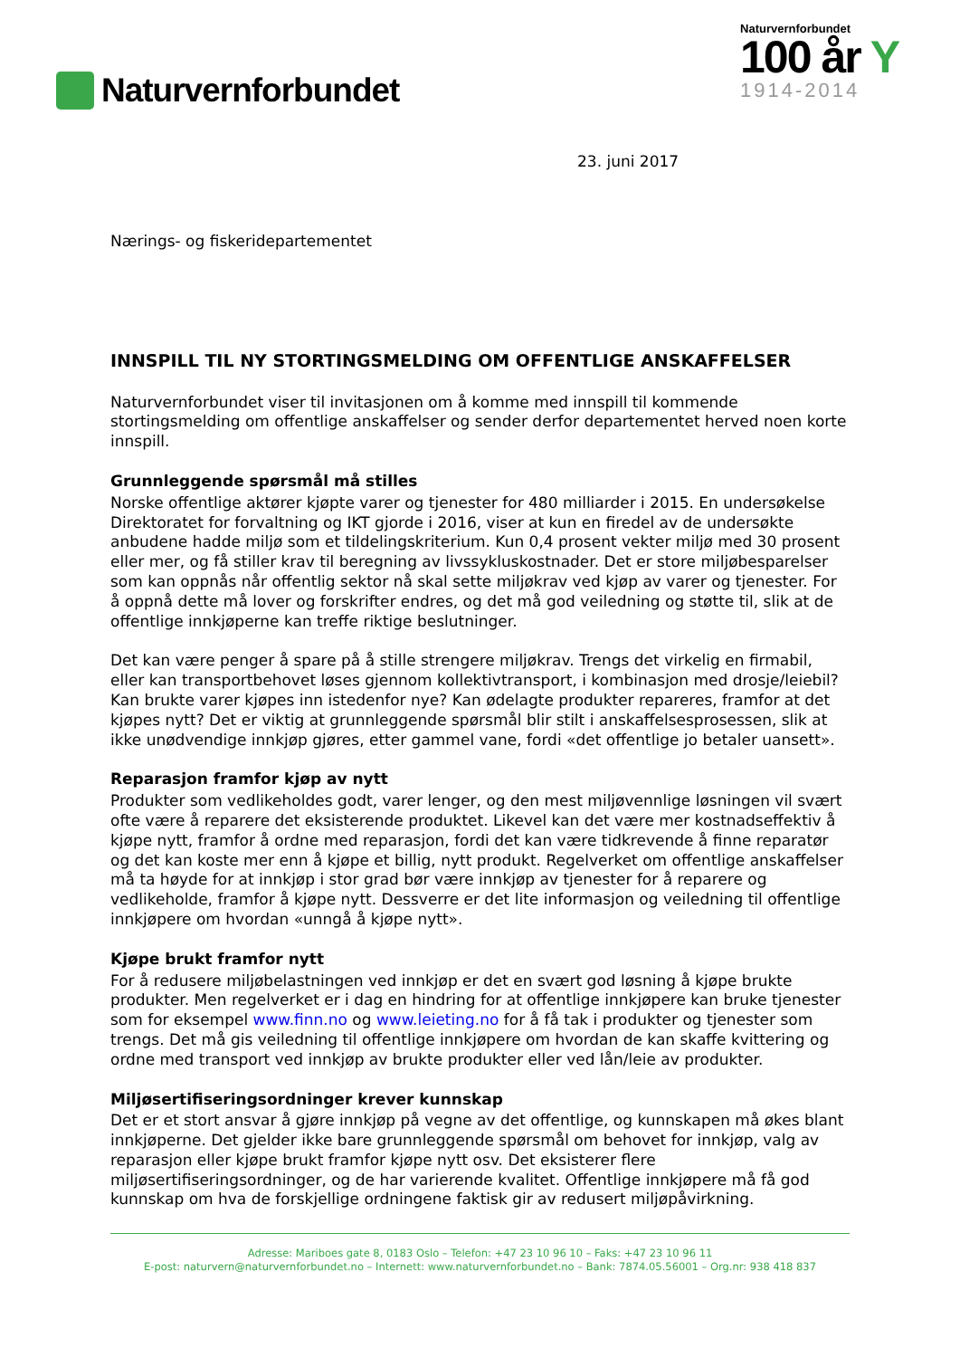Naturvernforbundet
Naturvernforbundet
100 år Y
1914-2014
23. juni 2017
Nærings- og fiskeridepartementet
INNSPILL TIL NY STORTINGSMELDING OM OFFENTLIGE ANSKAFFELSER
Naturvernforbundet viser til invitasjonen om å komme med innspill til kommende stortingsmelding om offentlige anskaffelser og sender derfor departementet herved noen korte innspill.
Grunnleggende spørsmål må stilles
Norske offentlige aktører kjøpte varer og tjenester for 480 milliarder i 2015. En undersøkelse Direktoratet for forvaltning og IKT gjorde i 2016, viser at kun en firedel av de undersøkte anbudene hadde miljø som et tildelingskriterium. Kun 0,4 prosent vekter miljø med 30 prosent eller mer, og få stiller krav til beregning av livssykluskostnader. Det er store miljøbesparelser som kan oppnås når offentlig sektor nå skal sette miljøkrav ved kjøp av varer og tjenester. For å oppnå dette må lover og forskrifter endres, og det må god veiledning og støtte til, slik at de offentlige innkjøperne kan treffe riktige beslutninger.
Det kan være penger å spare på å stille strengere miljøkrav. Trengs det virkelig en firmabil, eller kan transportbehovet løses gjennom kollektivtransport, i kombinasjon med drosje/leiebil? Kan brukte varer kjøpes inn istedenfor nye? Kan ødelagte produkter repareres, framfor at det kjøpes nytt? Det er viktig at grunnleggende spørsmål blir stilt i anskaffelsesprosessen, slik at ikke unødvendige innkjøp gjøres, etter gammel vane, fordi «det offentlige jo betaler uansett».
Reparasjon framfor kjøp av nytt
Produkter som vedlikeholdes godt, varer lenger, og den mest miljøvennlige løsningen vil svært ofte være å reparere det eksisterende produktet. Likevel kan det være mer kostnadseffektiv å kjøpe nytt, framfor å ordne med reparasjon, fordi det kan være tidkrevende å finne reparatør og det kan koste mer enn å kjøpe et billig, nytt produkt. Regelverket om offentlige anskaffelser må ta høyde for at innkjøp i stor grad bør være innkjøp av tjenester for å reparere og vedlikeholde, framfor å kjøpe nytt. Dessverre er det lite informasjon og veiledning til offentlige innkjøpere om hvordan «unngå å kjøpe nytt».
Kjøpe brukt framfor nytt
For å redusere miljøbelastningen ved innkjøp er det en svært god løsning å kjøpe brukte produkter. Men regelverket er i dag en hindring for at offentlige innkjøpere kan bruke tjenester som for eksempel www.finn.no og www.leieting.no for å få tak i produkter og tjenester som trengs. Det må gis veiledning til offentlige innkjøpere om hvordan de kan skaffe kvittering og ordne med transport ved innkjøp av brukte produkter eller ved lån/leie av produkter.
Miljøsertifiseringsordninger krever kunnskap
Det er et stort ansvar å gjøre innkjøp på vegne av det offentlige, og kunnskapen må økes blant innkjøperne. Det gjelder ikke bare grunnleggende spørsmål om behovet for innkjøp, valg av reparasjon eller kjøpe brukt framfor kjøpe nytt osv. Det eksisterer flere miljøsertifiseringsordninger, og de har varierende kvalitet. Offentlige innkjøpere må få god kunnskap om hva de forskjellige ordningene faktisk gir av redusert miljøpåvirkning.
Adresse: Mariboes gate 8, 0183 Oslo – Telefon: +47 23 10 96 10 – Faks: +47 23 10 96 11
E-post: naturvern@naturvernforbundet.no – Internett: www.naturvernforbundet.no – Bank: 7874.05.56001 – Org.nr: 938 418 837